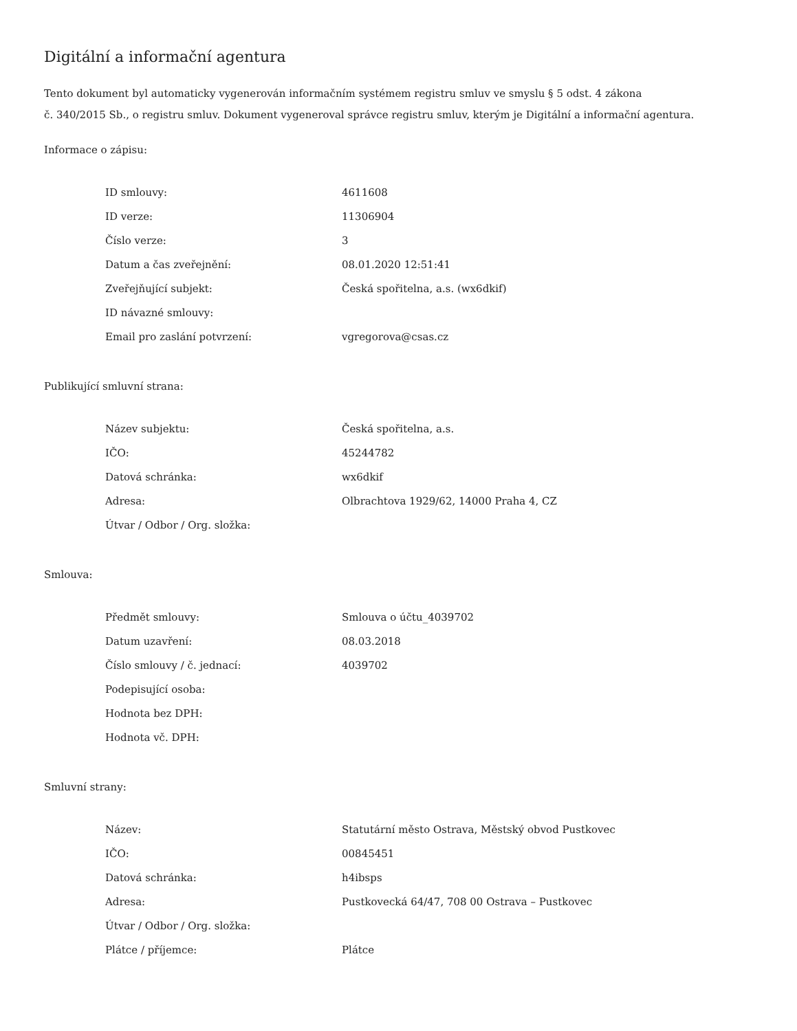Digitální a informační agentura
Tento dokument byl automaticky vygenerován informačním systémem registru smluv ve smyslu § 5 odst. 4 zákona
č. 340/2015 Sb., o registru smluv. Dokument vygeneroval správce registru smluv, kterým je Digitální a informační agentura.
Informace o zápisu:
| ID smlouvy: | 4611608 |
| ID verze: | 11306904 |
| Číslo verze: | 3 |
| Datum a čas zveřejnění: | 08.01.2020 12:51:41 |
| Zveřejňující subjekt: | Česká spořitelna, a.s. (wx6dkif) |
| ID návazné smlouvy: | |
| Email pro zaslání potvrzení: | vgregorova@csas.cz |
Publikující smluvní strana:
| Název subjektu: | Česká spořitelna, a.s. |
| IČO: | 45244782 |
| Datová schránka: | wx6dkif |
| Adresa: | Olbrachtova 1929/62, 14000 Praha 4, CZ |
| Útvar / Odbor / Org. složka: | |
Smlouva:
| Předmět smlouvy: | Smlouva o účtu_4039702 |
| Datum uzavření: | 08.03.2018 |
| Číslo smlouvy / č. jednací: | 4039702 |
| Podepisující osoba: | |
| Hodnota bez DPH: | |
| Hodnota vč. DPH: | |
Smluvní strany:
| Název: | Statutární město Ostrava, Městský obvod Pustkovec |
| IČO: | 00845451 |
| Datová schránka: | h4ibsps |
| Adresa: | Pustkovecká 64/47, 708 00 Ostrava – Pustkovec |
| Útvar / Odbor / Org. složka: | |
| Plátce / příjemce: | Plátce |